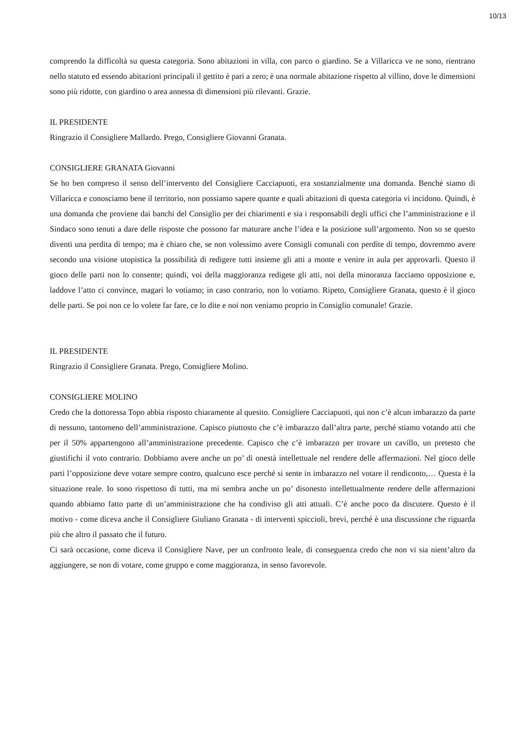10/13
comprendo la difficoltà su questa categoria. Sono abitazioni in villa, con parco o giardino. Se a Villaricca ve ne sono, rientrano nello statuto ed essendo abitazioni principali il gettito è pari a zero; è una normale abitazione rispetto al villino, dove le dimensioni sono più ridotte, con giardino o area annessa di dimensioni più rilevanti. Grazie.
IL PRESIDENTE
Ringrazio il Consigliere Mallardo. Prego, Consigliere Giovanni Granata.
CONSIGLIERE GRANATA Giovanni
Se ho ben compreso il senso dell’intervento del Consigliere Cacciapuoti, era sostanzialmente una domanda. Benché siamo di Villaricca e conosciamo bene il territorio, non possiamo sapere quante e quali abitazioni di questa categoria vi incidono. Quindi, è una domanda che proviene dai banchi del Consiglio per dei chiarimenti e sia i responsabili degli uffici che l’amministrazione e il Sindaco sono tenuti a dare delle risposte che possono far maturare anche l’idea e la posizione sull’argomento. Non so se questo diventi una perdita di tempo; ma è chiaro che, se non volessimo avere Consigli comunali con perdite di tempo, dovremmo avere secondo una visione utopistica la possibilità di redigere tutti insieme gli atti a monte e venire in aula per approvarli. Questo il gioco delle parti non lo consente; quindi, voi della maggioranza redigete gli atti, noi della minoranza facciamo opposizione e, laddove l’atto ci convince, magari lo votiamo; in caso contrario, non lo votiamo. Ripeto, Consigliere Granata, questo è il gioco delle parti. Se poi non ce lo volete far fare, ce lo dite e noi non veniamo proprio in Consiglio comunale! Grazie.
IL PRESIDENTE
Ringrazio il Consigliere Granata. Prego, Consigliere Molino.
CONSIGLIERE MOLINO
Credo che la dottoressa Topo abbia risposto chiaramente al quesito. Consigliere Cacciapuoti, qui non c’è alcun imbarazzo da parte di nessuno, tantomeno dell’amministrazione. Capisco piuttosto che c’è imbarazzo dall’altra parte, perché stiamo votando atti che per il 50% appartengono all’amministrazione precedente. Capisco che c’è imbarazzo per trovare un cavillo, un pretesto che giustifichi il voto contrario. Dobbiamo avere anche un po’ di onestà intellettuale nel rendere delle affermazioni. Nel gioco delle parti l’opposizione deve votare sempre contro, qualcuno esce perché si sente in imbarazzo nel votare il rendiconto,… Questa è la situazione reale. Io sono rispettoso di tutti, ma mi sembra anche un po’ disonesto intellettualmente rendere delle affermazioni quando abbiamo fatto parte di un’amministrazione che ha condiviso gli atti attuali. C’è anche poco da discutere. Questo è il motivo - come diceva anche il Consigliere Giuliano Granata - di interventi spiccioli, brevi, perché è una discussione che riguarda più che altro il passato che il futuro.
Ci sarà occasione, come diceva il Consigliere Nave, per un confronto leale, di conseguenza credo che non vi sia nient’altro da aggiungere, se non di votare, come gruppo e come maggioranza, in senso favorevole.